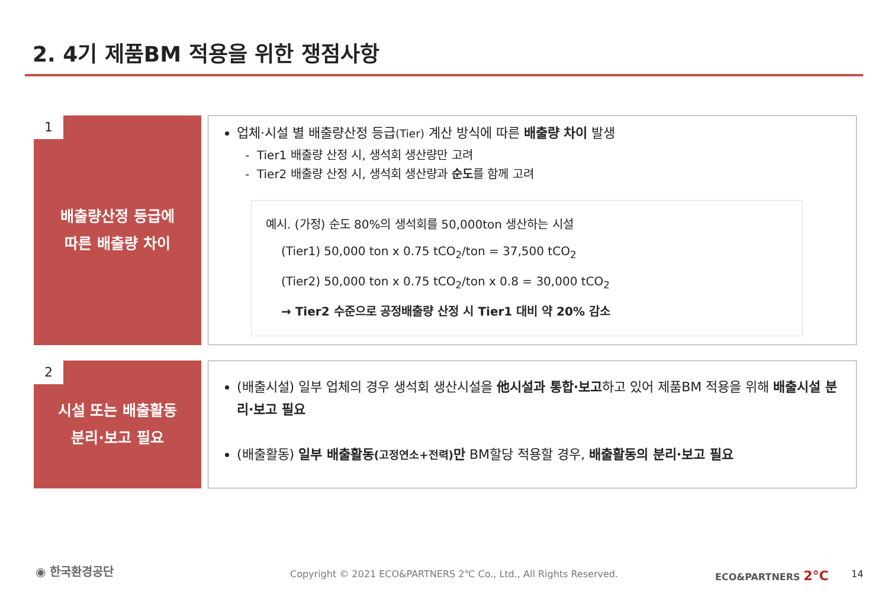2. 4기 제품BM 적용을 위한 쟁점사항
1
배출량산정 등급에
따른 배출량 차이
업체·시설 별 배출량산정 등급(Tier) 계산 방식에 따른 배출량 차이 발생
- Tier1 배출량 산정 시, 생석회 생산량만 고려
- Tier2 배출량 산정 시, 생석회 생산량과 순도를 함께 고려
예시. (가정) 순도 80%의 생석회를 50,000ton 생산하는 시설
(Tier1) 50,000 ton x 0.75 tCO<sub>2</sub>/ton = 37,500 tCO<sub>2</sub>
(Tier2) 50,000 ton x 0.75 tCO<sub>2</sub>/ton x 0.8 = 30,000 tCO<sub>2</sub>
→ Tier2 수준으로 공정배출량 산정 시 Tier1 대비 약 20% 감소
2
시설 또는 배출활동
분리·보고 필요
(배출시설) 일부 업체의 경우 생석회 생산시설을 他시설과 통합·보고하고 있어 제품BM 적용을 위해 배출시설 분리·보고 필요
(배출활동) 일부 배출활동(고정연소+전력) 만 BM할당 적용할 경우, 배출활동의 분리·보고 필요
◉ 한국환경공단
Copyright © 2021 ECO&PARTNERS 2℃ Co., Ltd., All Rights Reserved.
ECO&PARTNERS 2°C 14